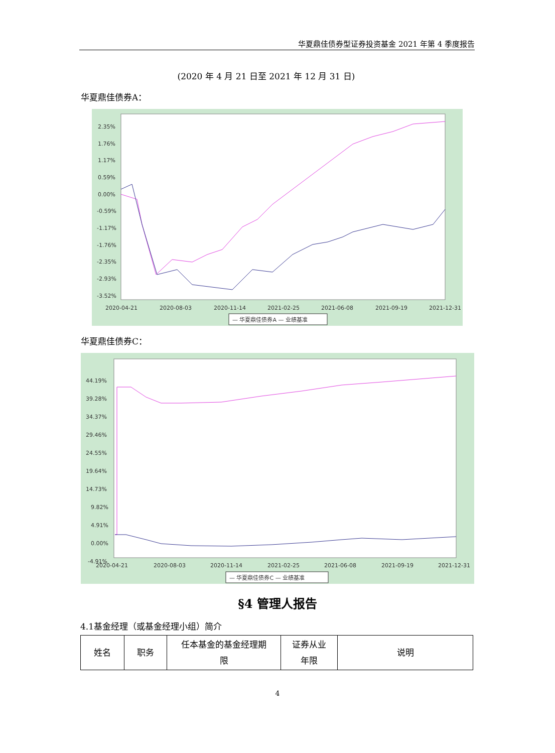华夏鼎佳债券型证券投资基金 2021 年第 4 季度报告
(2020 年 4 月 21 日至 2021 年 12 月 31 日)
华夏鼎佳债券A：
2.35%
1.76%
1.17%
0.59%
0.00%
-0.59%
-1.17%
-1.76%
-2.35%
-2.93%
-3.52%
2020-04-21
2020-08-03
2020-11-14
2021-02-25
2021-06-08
2021-09-19
2021-12-31
— 华夏鼎佳债券A — 业绩基准
华夏鼎佳债券C：
44.19%
39.28%
34.37%
29.46%
24.55%
19.64%
14.73%
9.82%
4.91%
0.00%
-4.91%
2020-04-21
2020-08-03
2020-11-14
2021-02-25
2021-06-08
2021-09-19
2021-12-31
— 华夏鼎佳债券C — 业绩基准
§4 管理人报告
4.1基金经理（或基金经理小组）简介
| 姓名 | 职务 | 任本基金的基金经理期 限 | 证券从业 年限 | 说明 |
4